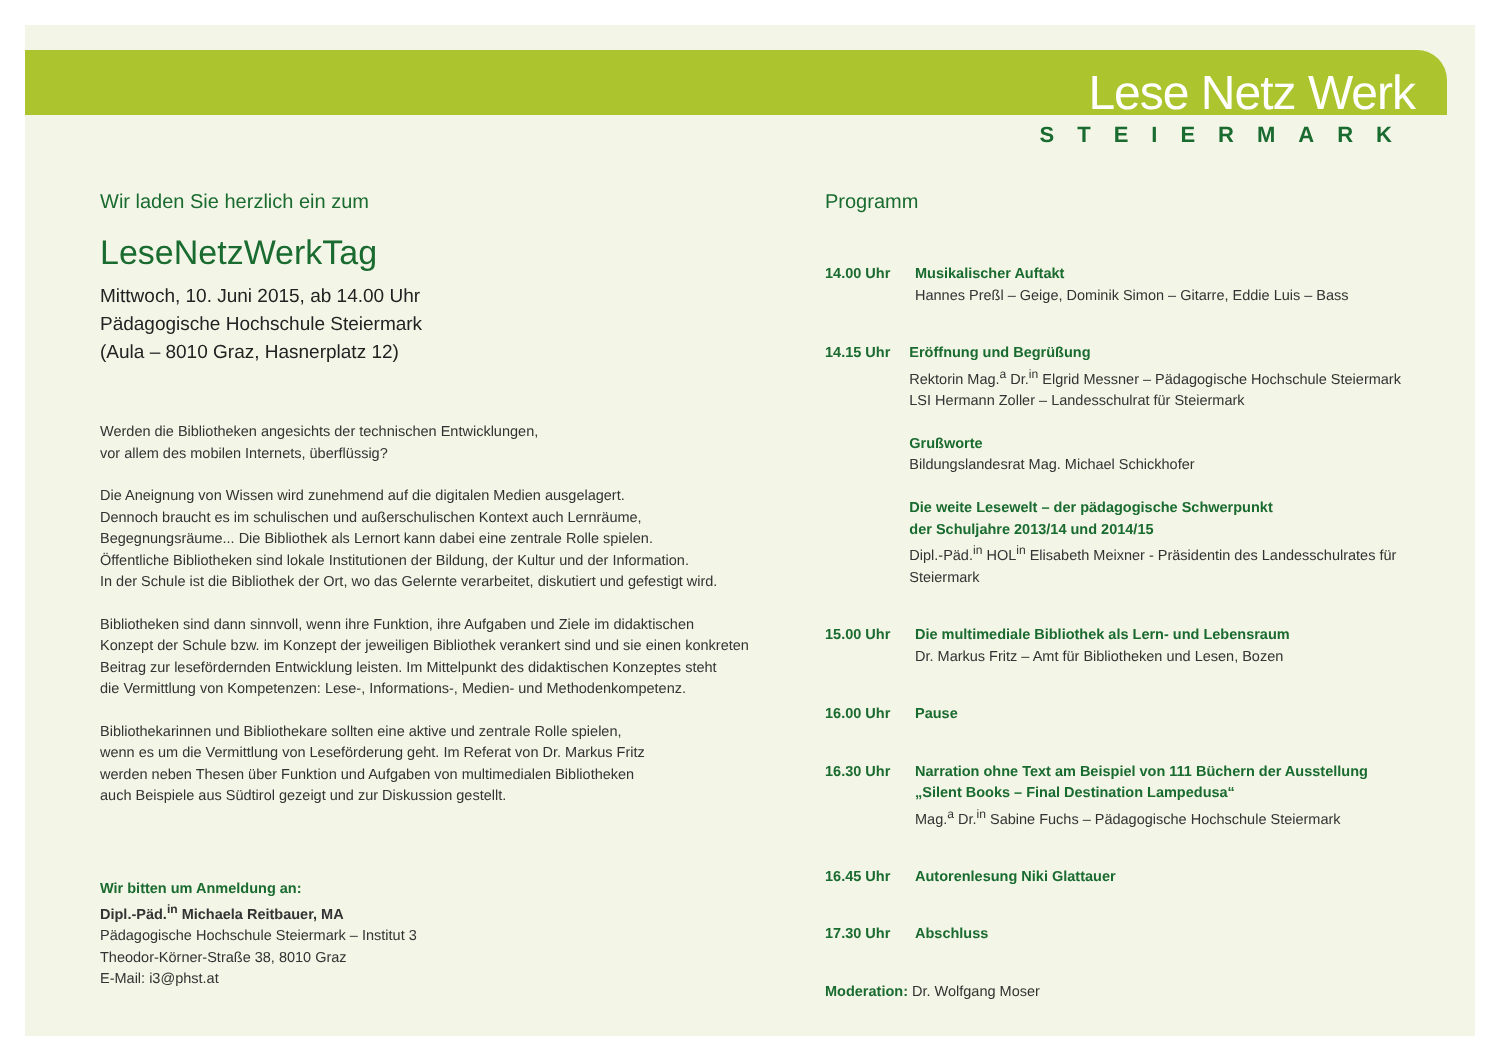Lese Netz Werk
STEIERMARK
Wir laden Sie herzlich ein zum
LeseNetzWerkTag
Mittwoch, 10. Juni 2015, ab 14.00 Uhr
Pädagogische Hochschule Steiermark
(Aula – 8010 Graz, Hasnerplatz 12)
Werden die Bibliotheken angesichts der technischen Entwicklungen,
vor allem des mobilen Internets, überflüssig?
Die Aneignung von Wissen wird zunehmend auf die digitalen Medien ausgelagert.
Dennoch braucht es im schulischen und außerschulischen Kontext auch Lernräume,
Begegnungsräume... Die Bibliothek als Lernort kann dabei eine zentrale Rolle spielen.
Öffentliche Bibliotheken sind lokale Institutionen der Bildung, der Kultur und der Information.
In der Schule ist die Bibliothek der Ort, wo das Gelernte verarbeitet, diskutiert und gefestigt wird.
Bibliotheken sind dann sinnvoll, wenn ihre Funktion, ihre Aufgaben und Ziele im didaktischen
Konzept der Schule bzw. im Konzept der jeweiligen Bibliothek verankert sind und sie einen konkreten
Beitrag zur lesefördernden Entwicklung leisten. Im Mittelpunkt des didaktischen Konzeptes steht
die Vermittlung von Kompetenzen: Lese-, Informations-, Medien- und Methodenkompetenz.
Bibliothekarinnen und Bibliothekare sollten eine aktive und zentrale Rolle spielen,
wenn es um die Vermittlung von Leseförderung geht. Im Referat von Dr. Markus Fritz
werden neben Thesen über Funktion und Aufgaben von multimedialen Bibliotheken
auch Beispiele aus Südtirol gezeigt und zur Diskussion gestellt.
Wir bitten um Anmeldung an:
Dipl.-Päd.<sup>in</sup> Michaela Reitbauer, MA
Pädagogische Hochschule Steiermark – Institut 3
Theodor-Körner-Straße 38, 8010 Graz
E-Mail: i3@phst.at
Programm
14.00 Uhr Musikalischer Auftakt
Hannes Preßl – Geige, Dominik Simon – Gitarre, Eddie Luis – Bass
14.15 Uhr Eröffnung und Begrüßung
Rektorin Mag.<sup>a</sup> Dr.<sup>in</sup> Elgrid Messner – Pädagogische Hochschule Steiermark
LSI Hermann Zoller – Landesschulrat für Steiermark
Grußworte
Bildungslandesrat Mag. Michael Schickhofer
Die weite Lesewelt – der pädagogische Schwerpunkt
der Schuljahre 2013/14 und 2014/15
Dipl.-Päd.<sup>in</sup> HOL<sup>in</sup> Elisabeth Meixner - Präsidentin des Landesschulrates für Steiermark
15.00 Uhr Die multimediale Bibliothek als Lern- und Lebensraum
Dr. Markus Fritz – Amt für Bibliotheken und Lesen, Bozen
16.00 Uhr Pause
16.30 Uhr Narration ohne Text am Beispiel von 111 Büchern der Ausstellung
„Silent Books – Final Destination Lampedusa“
Mag.<sup>a</sup> Dr.<sup>in</sup> Sabine Fuchs – Pädagogische Hochschule Steiermark
16.45 Uhr Autorenlesung Niki Glattauer
17.30 Uhr Abschluss
Moderation: Dr. Wolfgang Moser